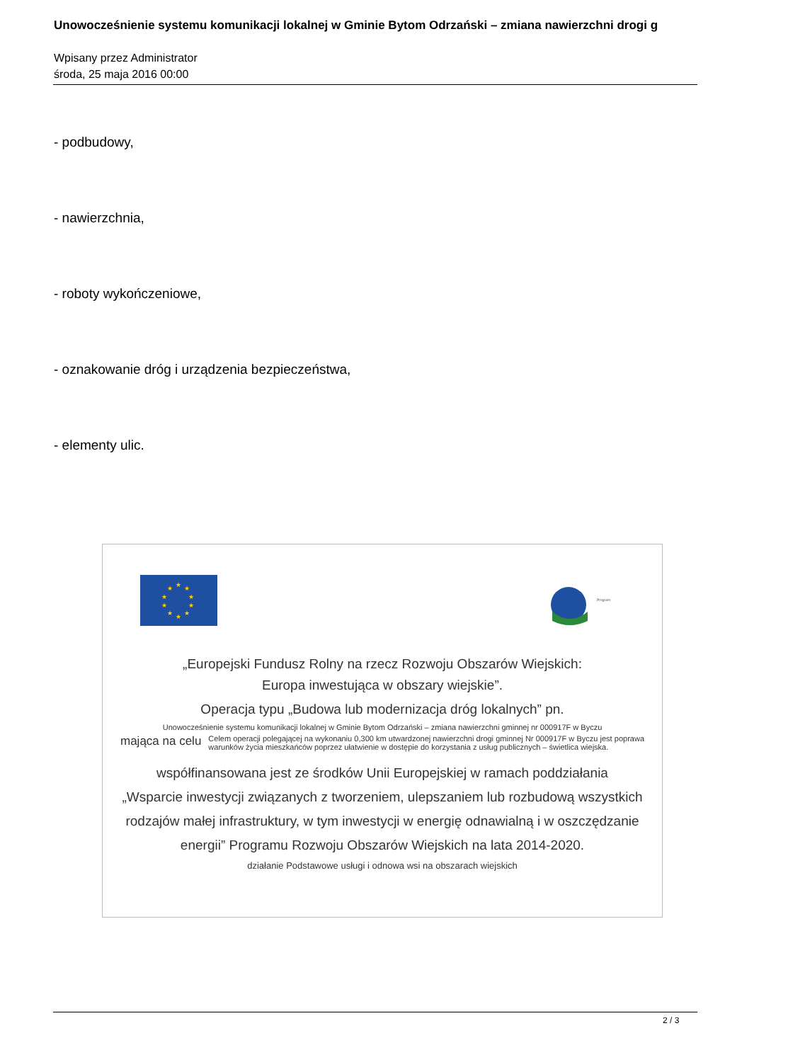Unowocześnienie systemu komunikacji lokalnej w Gminie Bytom Odrzański – zmiana nawierzchni drogi g
Wpisany przez Administrator
środa, 25 maja 2016 00:00
- podbudowy,
- nawierzchnia,
- roboty wykończeniowe,
- oznakowanie dróg i urządzenia bezpieczeństwa,
- elementy ulic.
★
★
★
★
★
★
★
★
★
★
Program
„Europejski Fundusz Rolny na rzecz Rozwoju Obszarów Wiejskich:
Europa inwestująca w obszary wiejskie”.
Operacja typu „Budowa lub modernizacja dróg lokalnych” pn.
Unowocześnienie systemu komunikacji lokalnej w Gminie Bytom Odrzański – zmiana nawierzchni gminnej nr 000917F w Byczu
mająca na celu
Celem operacji polegającej na wykonaniu 0,300 km utwardzonej nawierzchni drogi gminnej Nr 000917F w Byczu jest poprawa warunków życia mieszkańców poprzez ułatwienie w dostępie do korzystania z usług publicznych – świetlica wiejska.
współfinansowana jest ze środków Unii Europejskiej w ramach poddziałania
„Wsparcie inwestycji związanych z tworzeniem, ulepszaniem lub rozbudową wszystkich
rodzajów małej infrastruktury, w tym inwestycji w energię odnawialną i w oszczędzanie
energii” Programu Rozwoju Obszarów Wiejskich na lata 2014-2020.
działanie Podstawowe usługi i odnowa wsi na obszarach wiejskich
2 / 3